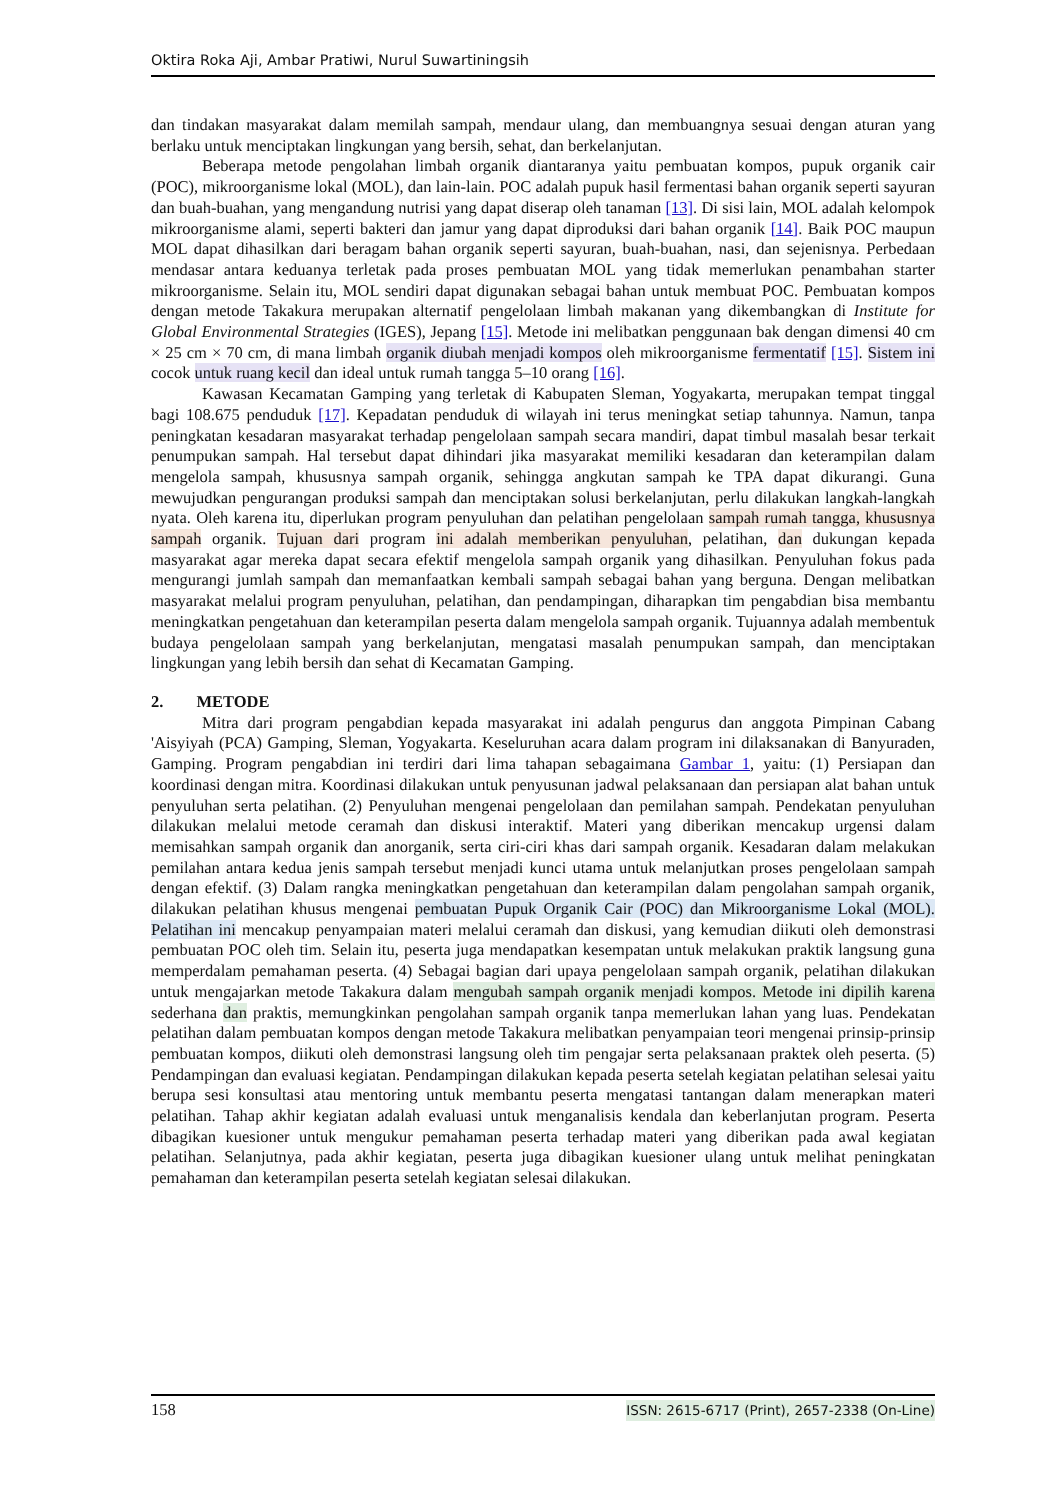Oktira Roka Aji, Ambar Pratiwi, Nurul Suwartiningsih
dan tindakan masyarakat dalam memilah sampah, mendaur ulang, dan membuangnya sesuai dengan aturan yang berlaku untuk menciptakan lingkungan yang bersih, sehat, dan berkelanjutan.
Beberapa metode pengolahan limbah organik diantaranya yaitu pembuatan kompos, pupuk organik cair (POC), mikroorganisme lokal (MOL), dan lain-lain. POC adalah pupuk hasil fermentasi bahan organik seperti sayuran dan buah-buahan, yang mengandung nutrisi yang dapat diserap oleh tanaman [13]. Di sisi lain, MOL adalah kelompok mikroorganisme alami, seperti bakteri dan jamur yang dapat diproduksi dari bahan organik [14]. Baik POC maupun MOL dapat dihasilkan dari beragam bahan organik seperti sayuran, buah-buahan, nasi, dan sejenisnya. Perbedaan mendasar antara keduanya terletak pada proses pembuatan MOL yang tidak memerlukan penambahan starter mikroorganisme. Selain itu, MOL sendiri dapat digunakan sebagai bahan untuk membuat POC. Pembuatan kompos dengan metode Takakura merupakan alternatif pengelolaan limbah makanan yang dikembangkan di Institute for Global Environmental Strategies (IGES), Jepang [15]. Metode ini melibatkan penggunaan bak dengan dimensi 40 cm × 25 cm × 70 cm, di mana limbah organik diubah menjadi kompos oleh mikroorganisme fermentatif [15]. Sistem ini cocok untuk ruang kecil dan ideal untuk rumah tangga 5–10 orang [16].
Kawasan Kecamatan Gamping yang terletak di Kabupaten Sleman, Yogyakarta, merupakan tempat tinggal bagi 108.675 penduduk [17]. Kepadatan penduduk di wilayah ini terus meningkat setiap tahunnya. Namun, tanpa peningkatan kesadaran masyarakat terhadap pengelolaan sampah secara mandiri, dapat timbul masalah besar terkait penumpukan sampah. Hal tersebut dapat dihindari jika masyarakat memiliki kesadaran dan keterampilan dalam mengelola sampah, khususnya sampah organik, sehingga angkutan sampah ke TPA dapat dikurangi. Guna mewujudkan pengurangan produksi sampah dan menciptakan solusi berkelanjutan, perlu dilakukan langkah-langkah nyata. Oleh karena itu, diperlukan program penyuluhan dan pelatihan pengelolaan sampah rumah tangga, khususnya sampah organik. Tujuan dari program ini adalah memberikan penyuluhan, pelatihan, dan dukungan kepada masyarakat agar mereka dapat secara efektif mengelola sampah organik yang dihasilkan. Penyuluhan fokus pada mengurangi jumlah sampah dan memanfaatkan kembali sampah sebagai bahan yang berguna. Dengan melibatkan masyarakat melalui program penyuluhan, pelatihan, dan pendampingan, diharapkan tim pengabdian bisa membantu meningkatkan pengetahuan dan keterampilan peserta dalam mengelola sampah organik. Tujuannya adalah membentuk budaya pengelolaan sampah yang berkelanjutan, mengatasi masalah penumpukan sampah, dan menciptakan lingkungan yang lebih bersih dan sehat di Kecamatan Gamping.
2. METODE
Mitra dari program pengabdian kepada masyarakat ini adalah pengurus dan anggota Pimpinan Cabang 'Aisyiyah (PCA) Gamping, Sleman, Yogyakarta. Keseluruhan acara dalam program ini dilaksanakan di Banyuraden, Gamping. Program pengabdian ini terdiri dari lima tahapan sebagaimana Gambar 1, yaitu: (1) Persiapan dan koordinasi dengan mitra. Koordinasi dilakukan untuk penyusunan jadwal pelaksanaan dan persiapan alat bahan untuk penyuluhan serta pelatihan. (2) Penyuluhan mengenai pengelolaan dan pemilahan sampah. Pendekatan penyuluhan dilakukan melalui metode ceramah dan diskusi interaktif. Materi yang diberikan mencakup urgensi dalam memisahkan sampah organik dan anorganik, serta ciri-ciri khas dari sampah organik. Kesadaran dalam melakukan pemilahan antara kedua jenis sampah tersebut menjadi kunci utama untuk melanjutkan proses pengelolaan sampah dengan efektif. (3) Dalam rangka meningkatkan pengetahuan dan keterampilan dalam pengolahan sampah organik, dilakukan pelatihan khusus mengenai pembuatan Pupuk Organik Cair (POC) dan Mikroorganisme Lokal (MOL). Pelatihan ini mencakup penyampaian materi melalui ceramah dan diskusi, yang kemudian diikuti oleh demonstrasi pembuatan POC oleh tim. Selain itu, peserta juga mendapatkan kesempatan untuk melakukan praktik langsung guna memperdalam pemahaman peserta. (4) Sebagai bagian dari upaya pengelolaan sampah organik, pelatihan dilakukan untuk mengajarkan metode Takakura dalam mengubah sampah organik menjadi kompos. Metode ini dipilih karena sederhana dan praktis, memungkinkan pengolahan sampah organik tanpa memerlukan lahan yang luas. Pendekatan pelatihan dalam pembuatan kompos dengan metode Takakura melibatkan penyampaian teori mengenai prinsip-prinsip pembuatan kompos, diikuti oleh demonstrasi langsung oleh tim pengajar serta pelaksanaan praktek oleh peserta. (5) Pendampingan dan evaluasi kegiatan. Pendampingan dilakukan kepada peserta setelah kegiatan pelatihan selesai yaitu berupa sesi konsultasi atau mentoring untuk membantu peserta mengatasi tantangan dalam menerapkan materi pelatihan. Tahap akhir kegiatan adalah evaluasi untuk menganalisis kendala dan keberlanjutan program. Peserta dibagikan kuesioner untuk mengukur pemahaman peserta terhadap materi yang diberikan pada awal kegiatan pelatihan. Selanjutnya, pada akhir kegiatan, peserta juga dibagikan kuesioner ulang untuk melihat peningkatan pemahaman dan keterampilan peserta setelah kegiatan selesai dilakukan.
158 ISSN: 2615-6717 (Print), 2657-2338 (On-Line)